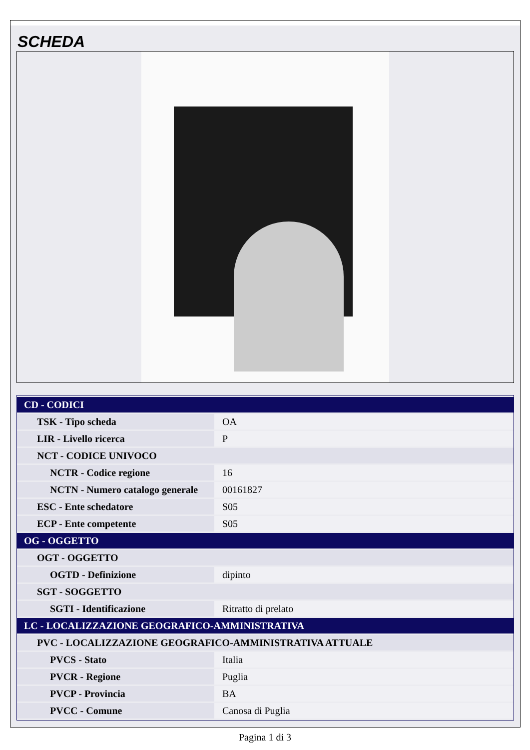SCHEDA
| CD - CODICI | |
| TSK - Tipo scheda | OA |
| LIR - Livello ricerca | P |
| NCT - CODICE UNIVOCO | |
| NCTR - Codice regione | 16 |
| NCTN - Numero catalogo generale | 00161827 |
| ESC - Ente schedatore | S05 |
| ECP - Ente competente | S05 |
| OG - OGGETTO | |
| OGT - OGGETTO | |
| OGTD - Definizione | dipinto |
| SGT - SOGGETTO | |
| SGTI - Identificazione | Ritratto di prelato |
| LC - LOCALIZZAZIONE GEOGRAFICO-AMMINISTRATIVA | |
| PVC - LOCALIZZAZIONE GEOGRAFICO-AMMINISTRATIVA ATTUALE | |
| PVCS - Stato | Italia |
| PVCR - Regione | Puglia |
| PVCP - Provincia | BA |
| PVCC - Comune | Canosa di Puglia |
Pagina 1 di 3